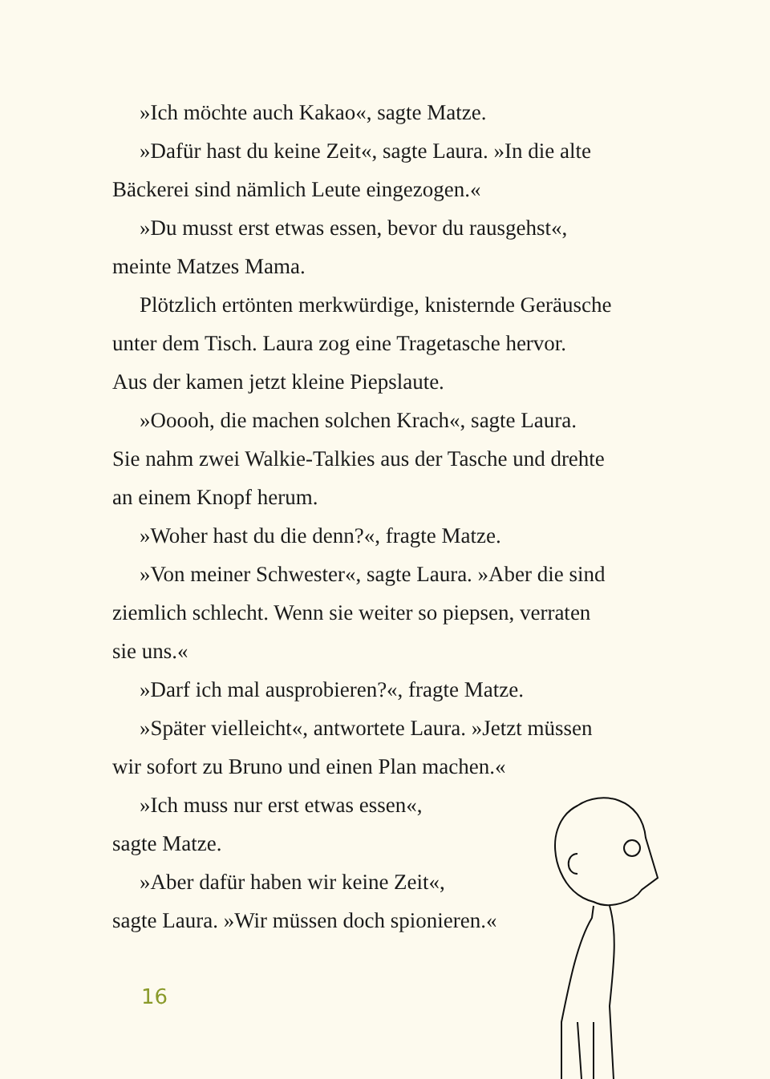»Ich möchte auch Kakao«, sagte Matze.
»Dafür hast du keine Zeit«, sagte Laura. »In die alte
Bäckerei sind nämlich Leute eingezogen.«
»Du musst erst etwas essen, bevor du rausgehst«,
meinte Matzes Mama.
Plötzlich ertönten merkwürdige, knisternde Geräusche
unter dem Tisch. Laura zog eine Tragetasche hervor.
Aus der kamen jetzt kleine Piepslaute.
»Ooooh, die machen solchen Krach«, sagte Laura.
Sie nahm zwei Walkie-Talkies aus der Tasche und drehte
an einem Knopf herum.
»Woher hast du die denn?«, fragte Matze.
»Von meiner Schwester«, sagte Laura. »Aber die sind
ziemlich schlecht. Wenn sie weiter so piepsen, verraten
sie uns.«
»Darf ich mal ausprobieren?«, fragte Matze.
»Später vielleicht«, antwortete Laura. »Jetzt müssen
wir sofort zu Bruno und einen Plan machen.«
»Ich muss nur erst etwas essen«,
sagte Matze.
»Aber dafür haben wir keine Zeit«,
sagte Laura. »Wir müssen doch spionieren.«
16